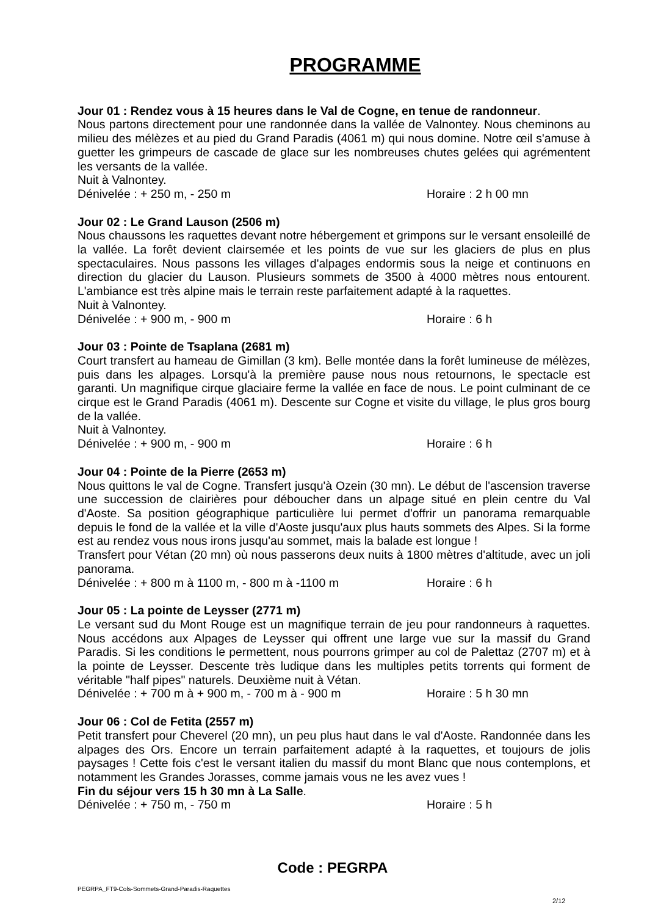PROGRAMME
Jour 01 : Rendez vous à 15 heures dans le Val de Cogne, en tenue de randonneur.
Nous partons directement pour une randonnée dans la vallée de Valnontey. Nous cheminons au milieu des mélèzes et au pied du Grand Paradis (4061 m) qui nous domine. Notre œil s'amuse à guetter les grimpeurs de cascade de glace sur les nombreuses chutes gelées qui agrémentent les versants de la vallée.
Nuit à Valnontey.
Dénivelée : + 250 m, - 250 m Horaire : 2 h 00 mn
Jour 02 : Le Grand Lauson (2506 m)
Nous chaussons les raquettes devant notre hébergement et grimpons sur le versant ensoleillé de la vallée. La forêt devient clairsemée et les points de vue sur les glaciers de plus en plus spectaculaires. Nous passons les villages d'alpages endormis sous la neige et continuons en direction du glacier du Lauson. Plusieurs sommets de 3500 à 4000 mètres nous entourent. L'ambiance est très alpine mais le terrain reste parfaitement adapté à la raquettes.
Nuit à Valnontey.
Dénivelée : + 900 m, - 900 m Horaire : 6 h
Jour 03 : Pointe de Tsaplana (2681 m)
Court transfert au hameau de Gimillan (3 km). Belle montée dans la forêt lumineuse de mélèzes, puis dans les alpages. Lorsqu'à la première pause nous nous retournons, le spectacle est garanti. Un magnifique cirque glaciaire ferme la vallée en face de nous. Le point culminant de ce cirque est le Grand Paradis (4061 m). Descente sur Cogne et visite du village, le plus gros bourg de la vallée.
Nuit à Valnontey.
Dénivelée : + 900 m, - 900 m Horaire : 6 h
Jour 04 : Pointe de la Pierre (2653 m)
Nous quittons le val de Cogne. Transfert jusqu'à Ozein (30 mn). Le début de l'ascension traverse une succession de clairières pour déboucher dans un alpage situé en plein centre du Val d'Aoste. Sa position géographique particulière lui permet d'offrir un panorama remarquable depuis le fond de la vallée et la ville d'Aoste jusqu'aux plus hauts sommets des Alpes. Si la forme est au rendez vous nous irons jusqu'au sommet, mais la balade est longue !
Transfert pour Vétan (20 mn) où nous passerons deux nuits à 1800 mètres d'altitude, avec un joli panorama.
Dénivelée : + 800 m à 1100 m, - 800 m à -1100 m Horaire : 6 h
Jour 05 : La pointe de Leysser (2771 m)
Le versant sud du Mont Rouge est un magnifique terrain de jeu pour randonneurs à raquettes. Nous accédons aux Alpages de Leysser qui offrent une large vue sur la massif du Grand Paradis. Si les conditions le permettent, nous pourrons grimper au col de Palettaz (2707 m) et à la pointe de Leysser. Descente très ludique dans les multiples petits torrents qui forment de véritable "half pipes" naturels. Deuxième nuit à Vétan.
Dénivelée : + 700 m à + 900 m, - 700 m à - 900 m Horaire : 5 h 30 mn
Jour 06 : Col de Fetita (2557 m)
Petit transfert pour Cheverel (20 mn), un peu plus haut dans le val d'Aoste. Randonnée dans les alpages des Ors. Encore un terrain parfaitement adapté à la raquettes, et toujours de jolis paysages ! Cette fois c'est le versant italien du massif du mont Blanc que nous contemplons, et notamment les Grandes Jorasses, comme jamais vous ne les avez vues !
Fin du séjour vers 15 h 30 mn à La Salle.
Dénivelée : + 750 m, - 750 m Horaire : 5 h
Code : PEGRPA
PEGRPA_FT9-Cols-Sommets-Grand-Paradis-Raquettes
2/12